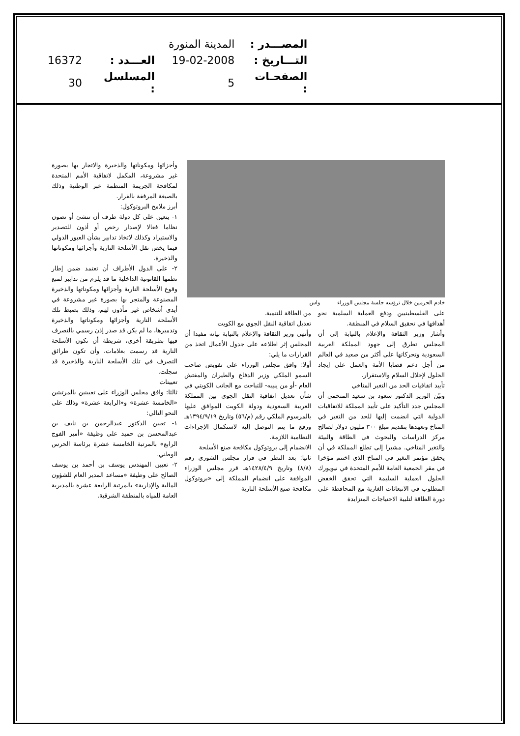| المصـــدر : | المدينة المنورة | | |
| التـــاريخ : | 19-02-2008 | العـــدد : | 16372 |
| الصفحـات : | 5 | المسلسل : | 30 |
خادم الحرمين خلال ترؤسه جلسة مجلس الوزراء واس
على الفلسطينيين ودفع العملية السلمية نحو أهدافها في تحقيق السلام في المنطقة.
وأشار وزير الثقافة والإعلام بالنيابة إلى أن المجلس تطرق إلى جهود المملكة العربية السعودية وتحركاتها على أكثر من صعيد في العالم من أجل دعم قضايا الأمة والعمل على إيجاد الحلول لإحلال السلام والاستقرار.
تأييد اتفاقيات الحد من التغير المناخي
وبيّن الوزير الدكتور سعود بن سعيد المتحمي أن المجلس جدد التأكيد على تأييد المملكة للاتفاقيات الدولية التي انضمت إليها للحد من التغير في المناخ وتعهدها بتقديم مبلغ ٣٠٠ مليون دولار لصالح مركز الدراسات والبحوث في الطاقة والبيئة والتغير المناخي. مشيرا إلى تطلع المملكة في أن يحقق مؤتمر التغير في المناخ الذي اختتم مؤخرا في مقر الجمعية العامة للأمم المتحدة في نيويورك الحلول العملية السليمة التي تحقق الخفض المطلوب في الانبعاثات الغازية مع المحافظة على دورة الطاقة لتلبية الاحتياجات المتزايدة
من الطاقة للتنمية.
تعديل اتفاقية النقل الجوي مع الكويت
وأنهى وزير الثقافة والإعلام بالنيابة بيانه مفيدا أن المجلس إثر اطلاعه على جدول الأعمال اتخذ من القرارات ما يلي:
أولا: وافق مجلس الوزراء على تفويض صاحب السمو الملكي وزير الدفاع والطيران والمفتش العام -أو من ينيبه- للتباحث مع الجانب الكويتي في شأن تعديل اتفاقية النقل الجوي بين المملكة العربية السعودية ودولة الكويت الموافق عليها بالمرسوم الملكي رقم (م/٥٦) وتاريخ ١٣٩٤/٩/١٩هـ ورفع ما يتم التوصل إليه لاستكمال الإجراءات النظامية اللازمة.
الانضمام إلى بروتوكول مكافحة صنع الأسلحة
ثانيا: بعد النظر في قرار مجلس الشورى رقم (٨/٨) وتاريخ ١٤٢٨/٤/٩هـ قرر مجلس الوزراء الموافقة على انضمام المملكة إلى «بروتوكول مكافحة صنع الأسلحة النارية
وأجزائها ومكوناتها والذخيرة والاتجار بها بصورة غير مشروعة، المكمل لاتفاقية الأمم المتحدة لمكافحة الجريمة المنظمة عبر الوطنية وذلك بالصيغة المرفقة بالقرار.
أبرز ملامح البروتوكول:
١- يتعين على كل دولة طرف أن تنشئ أو تصون نظاما فعالا لإصدار رخص أو أذون للتصدير والاستيراد وكذلك لاتخاذ تدابير بشأن العبور الدولي فيما يخص نقل الأسلحة النارية وأجزائها ومكوناتها والذخيرة.
٢- على الدول الأطراف أن تعتمد ضمن إطار نظمها القانونية الداخلية ما قد يلزم من تدابير لمنع وقوع الأسلحة النارية وأجزائها ومكوناتها والذخيرة المصنوعة والمتجر بها بصورة غير مشروعة في أيدي أشخاص غير مأذون لهم، وذلك بضبط تلك الأسلحة النارية وأجزائها ومكوناتها والذخيرة وتدميرها، ما لم يكن قد صدر إذن رسمي بالتصرف فيها بطريقة أخرى، شريطة أن تكون الأسلحة النارية قد رسمت بعلامات، وأن تكون طرائق التصرف في تلك الأسلحة النارية والذخيرة قد سجلت.
تعيينات
ثالثا: وافق مجلس الوزراء على تعيينين بالمرتبتين «الخامسة عشرة» و«الرابعة عشرة» وذلك على النحو التالي:
١- تعيين الدكتور عبدالرحمن بن نايف بن عبدالمحسن بن حميد على وظيفة «أمير الفوج الرابع» بالمرتبة الخامسة عشرة برئاسة الحرس الوطني.
٢- تعيين المهندس يوسف بن أحمد بن يوسف الصالح على وظيفة «مساعد المدير العام للشؤون المالية والإدارية» بالمرتبة الرابعة عشرة بالمديرية العامة للمياه بالمنطقة الشرقية.